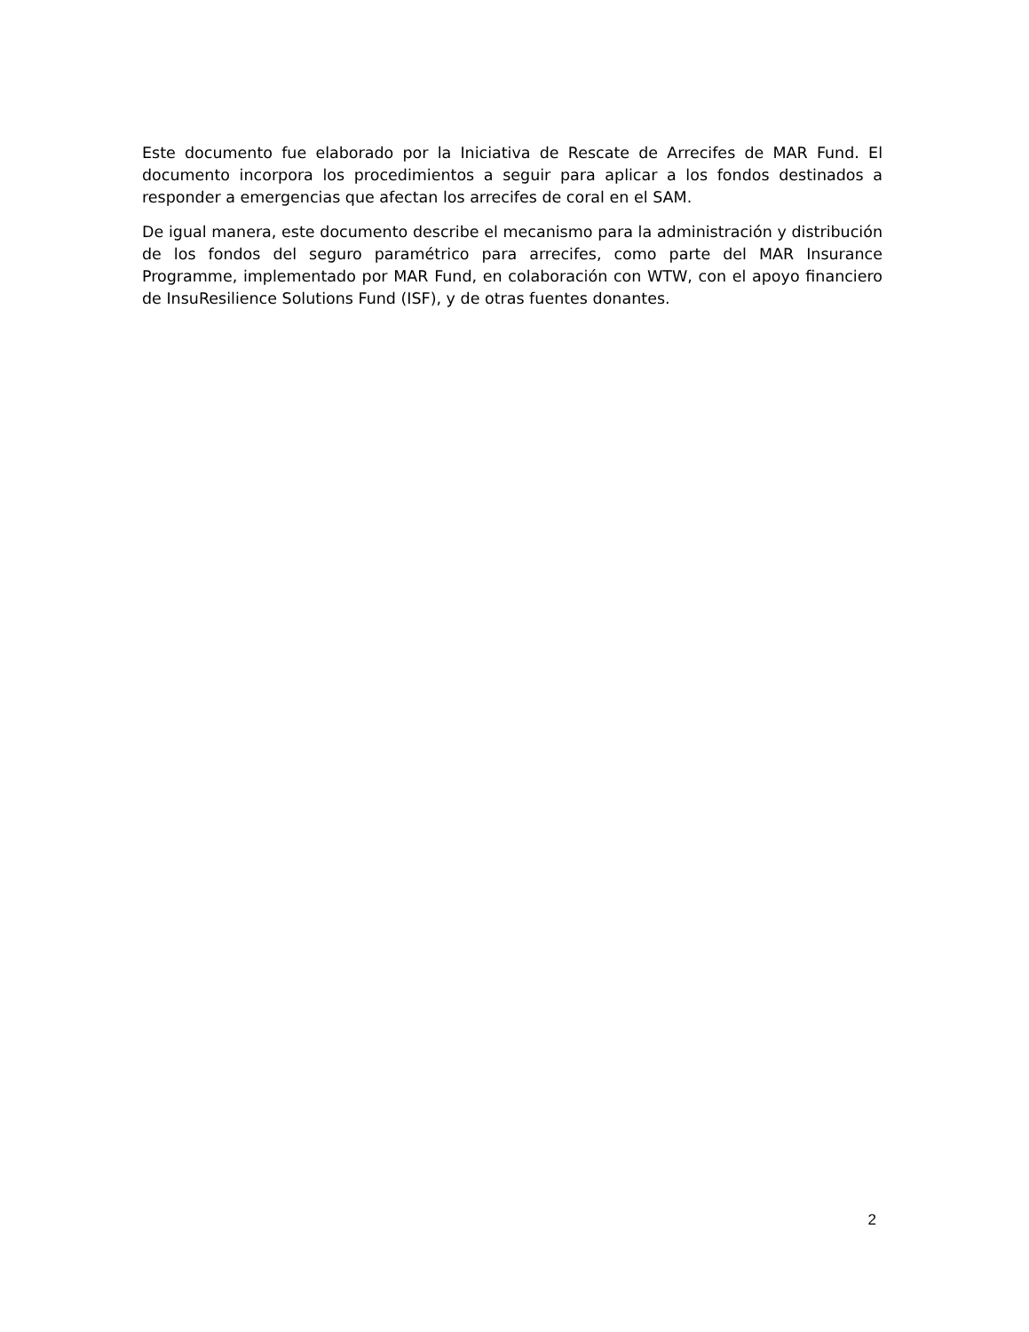Este documento fue elaborado por la Iniciativa de Rescate de Arrecifes de MAR Fund. El documento incorpora los procedimientos a seguir para aplicar a los fondos destinados a responder a emergencias que afectan los arrecifes de coral en el SAM.
De igual manera, este documento describe el mecanismo para la administración y distribución de los fondos del seguro paramétrico para arrecifes, como parte del MAR Insurance Programme, implementado por MAR Fund, en colaboración con WTW, con el apoyo financiero de InsuResilience Solutions Fund (ISF), y de otras fuentes donantes.
2